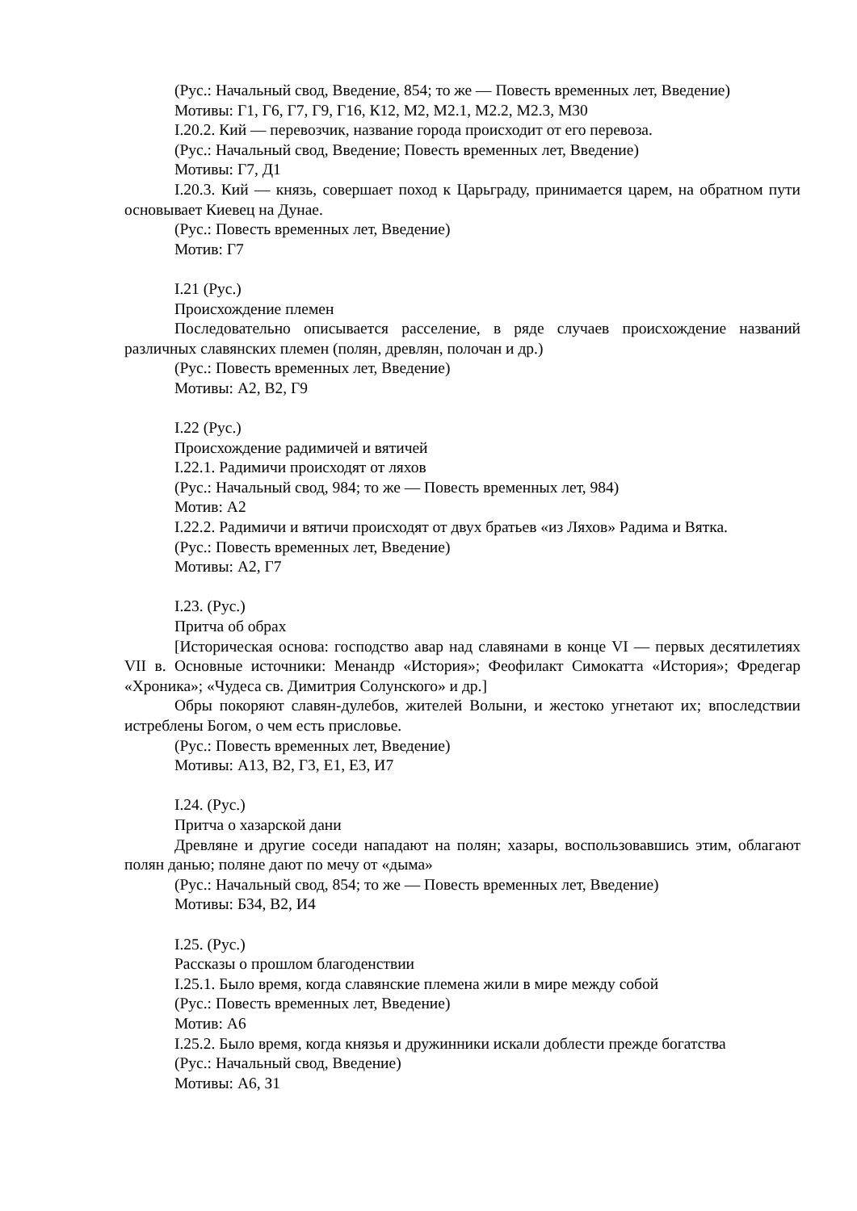(Рус.: Начальный свод, Введение, 854; то же — Повесть временных лет, Введение)
Мотивы: Г1, Г6, Г7, Г9, Г16, К12, М2, М2.1, М2.2, М2.3, М30
I.20.2. Кий — перевозчик, название города происходит от его перевоза.
(Рус.: Начальный свод, Введение; Повесть временных лет, Введение)
Мотивы: Г7, Д1
I.20.3. Кий — князь, совершает поход к Царьграду, принимается царем, на обратном пути основывает Киевец на Дунае.
(Рус.: Повесть временных лет, Введение)
Мотив: Г7
I.21 (Рус.)
Происхождение племен
Последовательно описывается расселение, в ряде случаев происхождение названий различных славянских племен (полян, древлян, полочан и др.)
(Рус.: Повесть временных лет, Введение)
Мотивы: А2, В2, Г9
I.22 (Рус.)
Происхождение радимичей и вятичей
I.22.1. Радимичи происходят от ляхов
(Рус.: Начальный свод, 984; то же — Повесть временных лет, 984)
Мотив: А2
I.22.2. Радимичи и вятичи происходят от двух братьев «из Ляхов» Радима и Вятка.
(Рус.: Повесть временных лет, Введение)
Мотивы: А2, Г7
I.23. (Рус.)
Притча об обрах
[Историческая основа: господство авар над славянами в конце VI — первых десятилетиях VII в. Основные источники: Менандр «История»; Феофилакт Симокатта «История»; Фредегар «Хроника»; «Чудеса св. Димитрия Солунского» и др.]
Обры покоряют славян-дулебов, жителей Волыни, и жестоко угнетают их; впоследствии истреблены Богом, о чем есть присловье.
(Рус.: Повесть временных лет, Введение)
Мотивы: А13, В2, Г3, Е1, Е3, И7
I.24. (Рус.)
Притча о хазарской дани
Древляне и другие соседи нападают на полян; хазары, воспользовавшись этим, облагают полян данью; поляне дают по мечу от «дыма»
(Рус.: Начальный свод, 854; то же — Повесть временных лет, Введение)
Мотивы: Б34, В2, И4
I.25. (Рус.)
Рассказы о прошлом благоденствии
I.25.1. Было время, когда славянские племена жили в мире между собой
(Рус.: Повесть временных лет, Введение)
Мотив: А6
I.25.2. Было время, когда князья и дружинники искали доблести прежде богатства
(Рус.: Начальный свод, Введение)
Мотивы: А6, З1